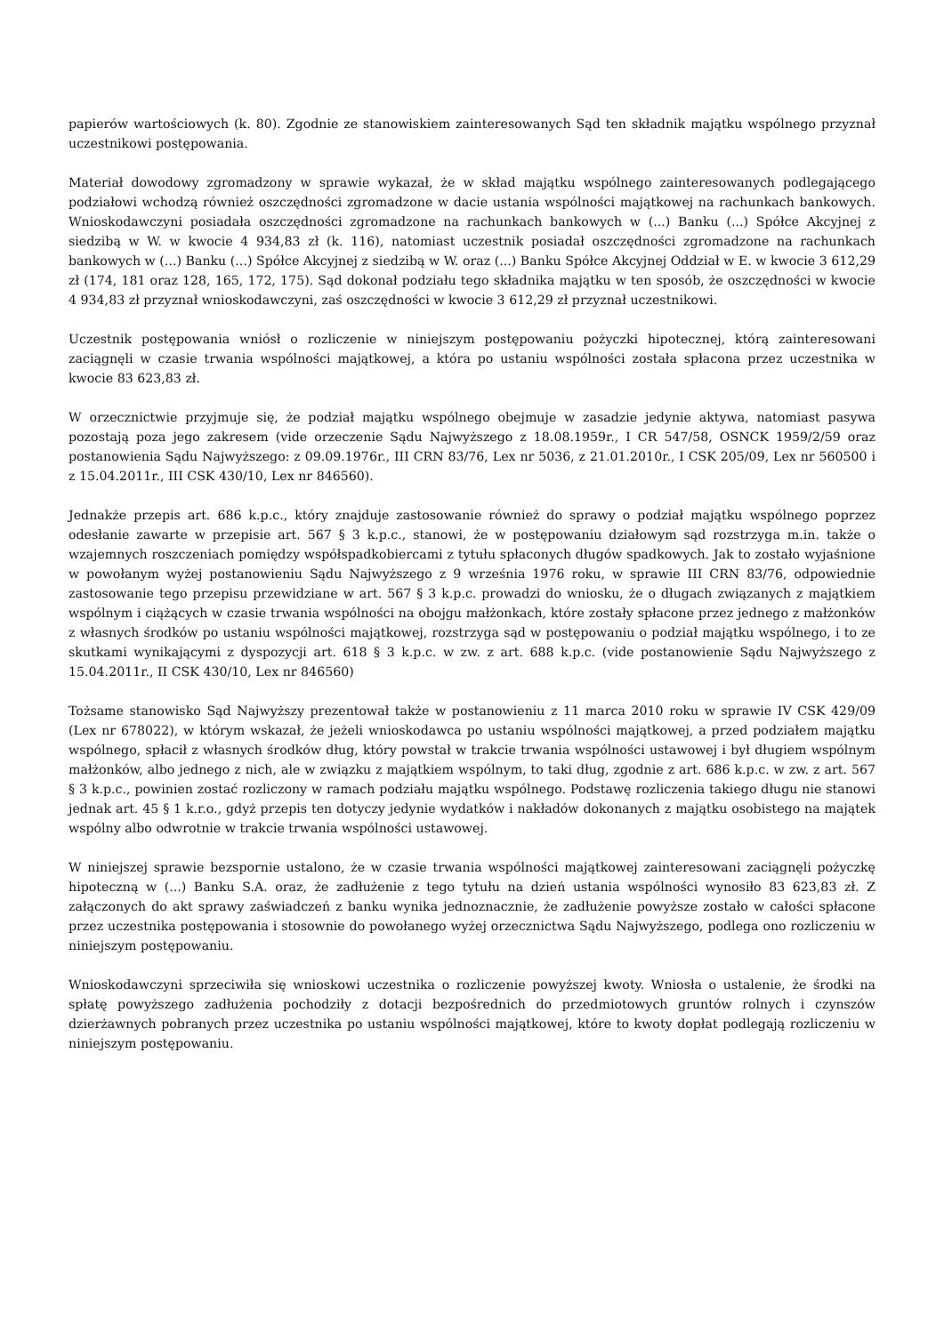papierów wartościowych (k. 80). Zgodnie ze stanowiskiem zainteresowanych Sąd ten składnik majątku wspólnego przyznał uczestnikowi postępowania.
Materiał dowodowy zgromadzony w sprawie wykazał, że w skład majątku wspólnego zainteresowanych podlegającego podziałowi wchodzą również oszczędności zgromadzone w dacie ustania wspólności majątkowej na rachunkach bankowych. Wnioskodawczyni posiadała oszczędności zgromadzone na rachunkach bankowych w (...) Banku (...) Spółce Akcyjnej z siedzibą w W. w kwocie 4 934,83 zł (k. 116), natomiast uczestnik posiadał oszczędności zgromadzone na rachunkach bankowych w (...) Banku (...) Spółce Akcyjnej z siedzibą w W. oraz (...) Banku Spółce Akcyjnej Oddział w E. w kwocie 3 612,29 zł (174, 181 oraz 128, 165, 172, 175). Sąd dokonał podziału tego składnika majątku w ten sposób, że oszczędności w kwocie 4 934,83 zł przyznał wnioskodawczyni, zaś oszczędności w kwocie 3 612,29 zł przyznał uczestnikowi.
Uczestnik postępowania wniósł o rozliczenie w niniejszym postępowaniu pożyczki hipotecznej, którą zainteresowani zaciągnęli w czasie trwania wspólności majątkowej, a która po ustaniu wspólności została spłacona przez uczestnika w kwocie 83 623,83 zł.
W orzecznictwie przyjmuje się, że podział majątku wspólnego obejmuje w zasadzie jedynie aktywa, natomiast pasywa pozostają poza jego zakresem (vide orzeczenie Sądu Najwyższego z 18.08.1959r., I CR 547/58, OSNCK 1959/2/59 oraz postanowienia Sądu Najwyższego: z 09.09.1976r., III CRN 83/76, Lex nr 5036, z 21.01.2010r., I CSK 205/09, Lex nr 560500 i z 15.04.2011r., III CSK 430/10, Lex nr 846560).
Jednakże przepis art. 686 k.p.c., który znajduje zastosowanie również do sprawy o podział majątku wspólnego poprzez odesłanie zawarte w przepisie art. 567 § 3 k.p.c., stanowi, że w postępowaniu działowym sąd rozstrzyga m.in. także o wzajemnych roszczeniach pomiędzy współspadkobiercami z tytułu spłaconych długów spadkowych. Jak to zostało wyjaśnione w powołanym wyżej postanowieniu Sądu Najwyższego z 9 września 1976 roku, w sprawie III CRN 83/76, odpowiednie zastosowanie tego przepisu przewidziane w art. 567 § 3 k.p.c. prowadzi do wniosku, że o długach związanych z majątkiem wspólnym i ciążących w czasie trwania wspólności na obojgu małżonkach, które zostały spłacone przez jednego z małżonków z własnych środków po ustaniu wspólności majątkowej, rozstrzyga sąd w postępowaniu o podział majątku wspólnego, i to ze skutkami wynikającymi z dyspozycji art. 618 § 3 k.p.c. w zw. z art. 688 k.p.c. (vide postanowienie Sądu Najwyższego z 15.04.2011r., II CSK 430/10, Lex nr 846560)
Tożsame stanowisko Sąd Najwyższy prezentował także w postanowieniu z 11 marca 2010 roku w sprawie IV CSK 429/09 (Lex nr 678022), w którym wskazał, że jeżeli wnioskodawca po ustaniu wspólności majątkowej, a przed podziałem majątku wspólnego, spłacił z własnych środków dług, który powstał w trakcie trwania wspólności ustawowej i był długiem wspólnym małżonków, albo jednego z nich, ale w związku z majątkiem wspólnym, to taki dług, zgodnie z art. 686 k.p.c. w zw. z art. 567 § 3 k.p.c., powinien zostać rozliczony w ramach podziału majątku wspólnego. Podstawę rozliczenia takiego długu nie stanowi jednak art. 45 § 1 k.r.o., gdyż przepis ten dotyczy jedynie wydatków i nakładów dokonanych z majątku osobistego na majątek wspólny albo odwrotnie w trakcie trwania wspólności ustawowej.
W niniejszej sprawie bezspornie ustalono, że w czasie trwania wspólności majątkowej zainteresowani zaciągnęli pożyczkę hipoteczną w (...) Banku S.A. oraz, że zadłużenie z tego tytułu na dzień ustania wspólności wynosiło 83 623,83 zł. Z załączonych do akt sprawy zaświadczeń z banku wynika jednoznacznie, że zadłużenie powyższe zostało w całości spłacone przez uczestnika postępowania i stosownie do powołanego wyżej orzecznictwa Sądu Najwyższego, podlega ono rozliczeniu w niniejszym postępowaniu.
Wnioskodawczyni sprzeciwiła się wnioskowi uczestnika o rozliczenie powyższej kwoty. Wniosła o ustalenie, że środki na spłatę powyższego zadłużenia pochodziły z dotacji bezpośrednich do przedmiotowych gruntów rolnych i czynszów dzierżawnych pobranych przez uczestnika po ustaniu wspólności majątkowej, które to kwoty dopłat podlegają rozliczeniu w niniejszym postępowaniu.